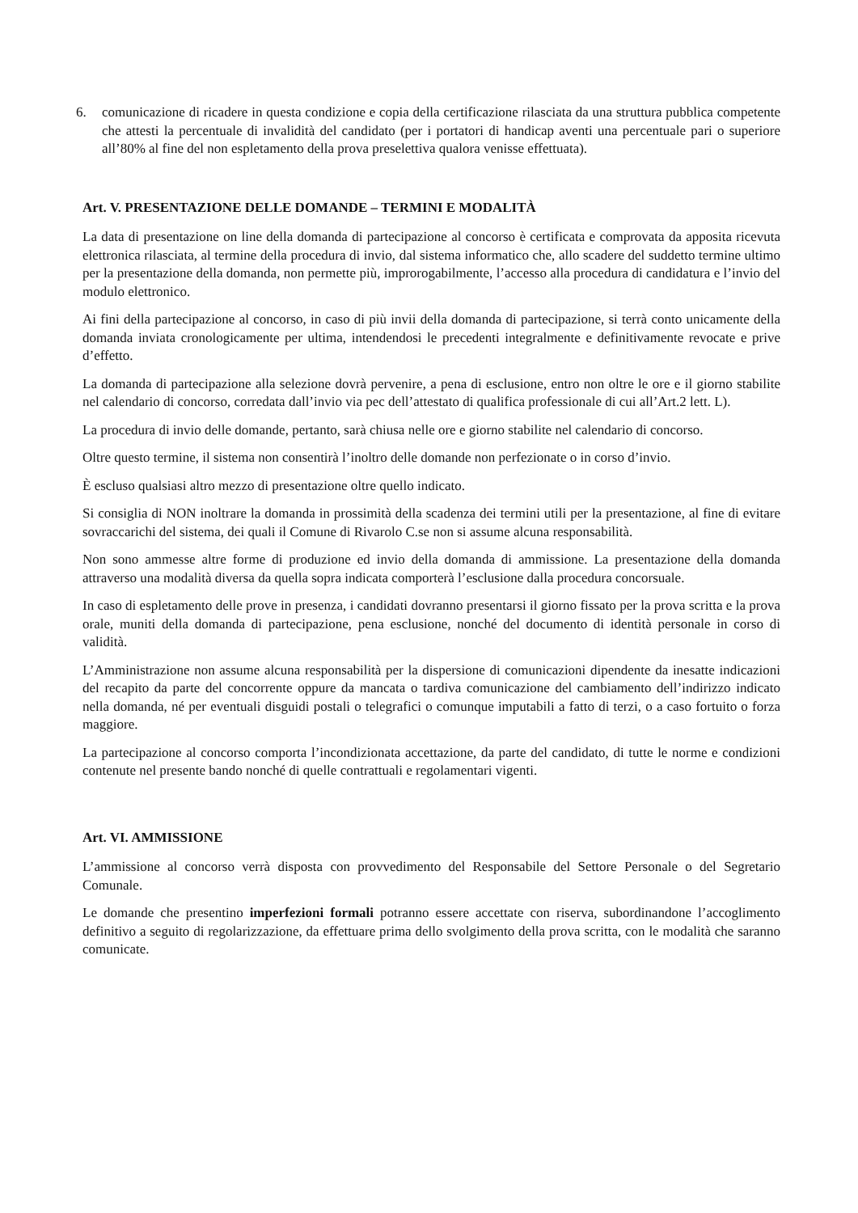6. comunicazione di ricadere in questa condizione e copia della certificazione rilasciata da una struttura pubblica competente che attesti la percentuale di invalidità del candidato (per i portatori di handicap aventi una percentuale pari o superiore all’80% al fine del non espletamento della prova preselettiva qualora venisse effettuata).
Art. V. PRESENTAZIONE DELLE DOMANDE – TERMINI E MODALITÀ
La data di presentazione on line della domanda di partecipazione al concorso è certificata e comprovata da apposita ricevuta elettronica rilasciata, al termine della procedura di invio, dal sistema informatico che, allo scadere del suddetto termine ultimo per la presentazione della domanda, non permette più, improrogabilmente, l’accesso alla procedura di candidatura e l’invio del modulo elettronico.
Ai fini della partecipazione al concorso, in caso di più invii della domanda di partecipazione, si terrà conto unicamente della domanda inviata cronologicamente per ultima, intendendosi le precedenti integralmente e definitivamente revocate e prive d’effetto.
La domanda di partecipazione alla selezione dovrà pervenire, a pena di esclusione, entro non oltre le ore e il giorno stabilite nel calendario di concorso, corredata dall’invio via pec dell’attestato di qualifica professionale di cui all’Art.2 lett. L).
La procedura di invio delle domande, pertanto, sarà chiusa nelle ore e giorno stabilite nel calendario di concorso.
Oltre questo termine, il sistema non consentirà l’inoltro delle domande non perfezionate o in corso d’invio.
È escluso qualsiasi altro mezzo di presentazione oltre quello indicato.
Si consiglia di NON inoltrare la domanda in prossimità della scadenza dei termini utili per la presentazione, al fine di evitare sovraccarichi del sistema, dei quali il Comune di Rivarolo C.se non si assume alcuna responsabilità.
Non sono ammesse altre forme di produzione ed invio della domanda di ammissione. La presentazione della domanda attraverso una modalità diversa da quella sopra indicata comporterà l’esclusione dalla procedura concorsuale.
In caso di espletamento delle prove in presenza, i candidati dovranno presentarsi il giorno fissato per la prova scritta e la prova orale, muniti della domanda di partecipazione, pena esclusione, nonché del documento di identità personale in corso di validità.
L’Amministrazione non assume alcuna responsabilità per la dispersione di comunicazioni dipendente da inesatte indicazioni del recapito da parte del concorrente oppure da mancata o tardiva comunicazione del cambiamento dell’indirizzo indicato nella domanda, né per eventuali disguidi postali o telegrafici o comunque imputabili a fatto di terzi, o a caso fortuito o forza maggiore.
La partecipazione al concorso comporta l’incondizionata accettazione, da parte del candidato, di tutte le norme e condizioni contenute nel presente bando nonché di quelle contrattuali e regolamentari vigenti.
Art. VI. AMMISSIONE
L’ammissione al concorso verrà disposta con provvedimento del Responsabile del Settore Personale o del Segretario Comunale.
Le domande che presentino imperfezioni formali potranno essere accettate con riserva, subordinandone l’accoglimento definitivo a seguito di regolarizzazione, da effettuare prima dello svolgimento della prova scritta, con le modalità che saranno comunicate.